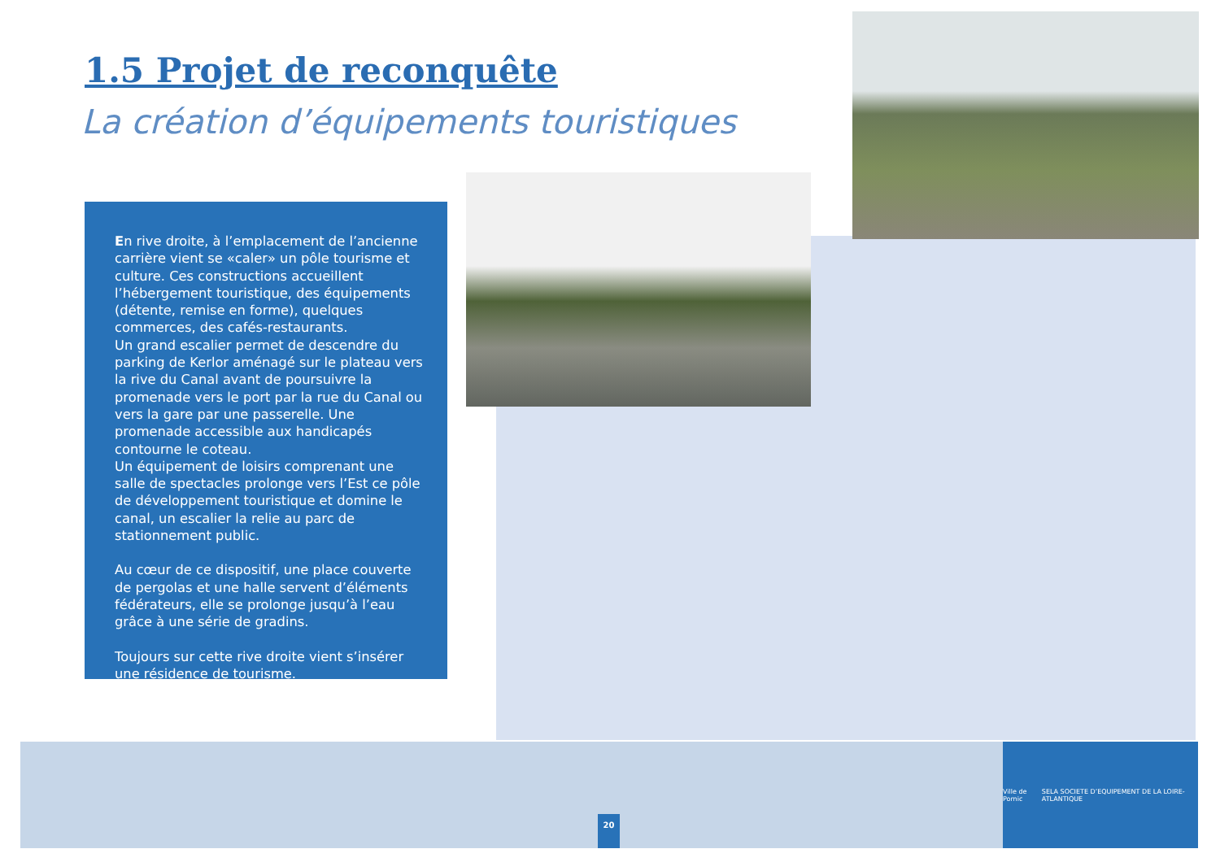1.5 Projet de reconquête
La création d’équipements touristiques
En rive droite, à l’emplacement de l’ancienne carrière vient se «caler» un pôle tourisme et culture. Ces constructions accueillent l’hébergement touristique, des équipements (détente, remise en forme), quelques commerces, des cafés-restaurants.
Un grand escalier permet de descendre du parking de Kerlor aménagé sur le plateau vers la rive du Canal avant de poursuivre la promenade vers le port par la rue du Canal ou vers la gare par une passerelle. Une promenade accessible aux handicapés contourne le coteau.
Un équipement de loisirs comprenant une salle de spectacles prolonge vers l’Est ce pôle de développement touristique et domine le canal, un escalier la relie au parc de stationnement public.
Au cœur de ce dispositif, une place couverte de pergolas et une halle servent d’éléments fédérateurs, elle se prolonge jusqu’à l’eau grâce à une série de gradins.
Toujours sur cette rive droite vient s’insérer une résidence de tourisme.
20
Ville de Pornic SELA SOCIETE D’EQUIPEMENT DE LA LOIRE-ATLANTIQUE